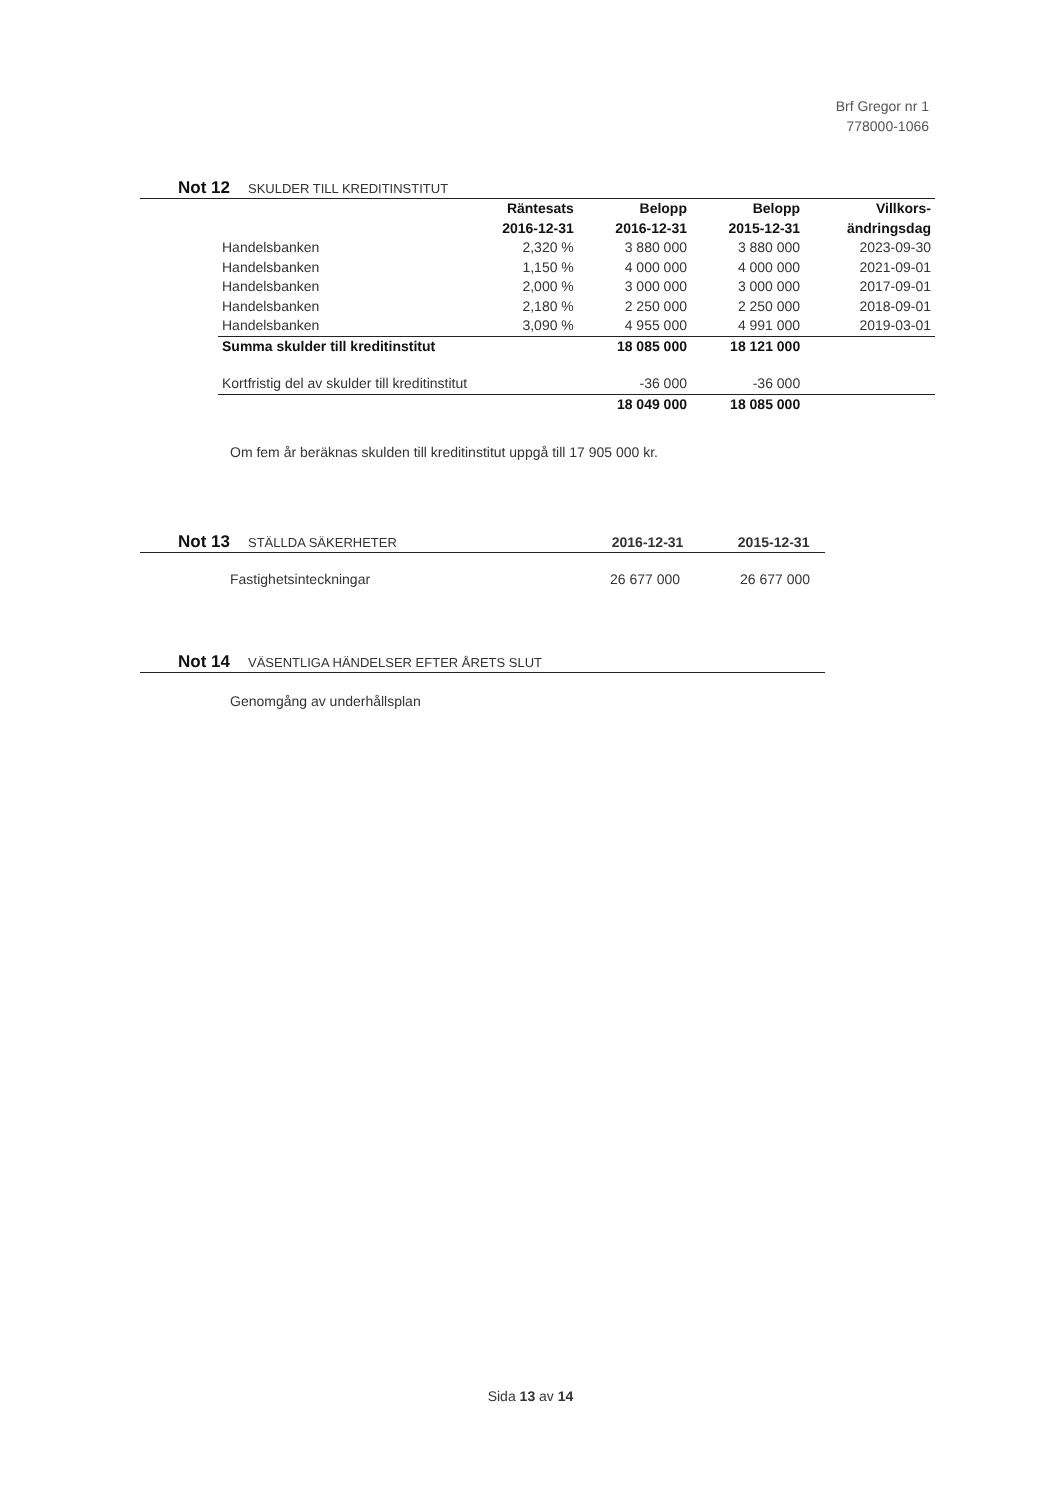Brf Gregor nr 1
778000-1066
Not 12 SKULDER TILL KREDITINSTITUT
| | Räntesats 2016-12-31 | Belopp 2016-12-31 | Belopp 2015-12-31 | Villkors- ändringsdag |
| --- | --- | --- | --- | --- |
| Handelsbanken | 2,320 % | 3 880 000 | 3 880 000 | 2023-09-30 |
| Handelsbanken | 1,150 % | 4 000 000 | 4 000 000 | 2021-09-01 |
| Handelsbanken | 2,000 % | 3 000 000 | 3 000 000 | 2017-09-01 |
| Handelsbanken | 2,180 % | 2 250 000 | 2 250 000 | 2018-09-01 |
| Handelsbanken | 3,090 % | 4 955 000 | 4 991 000 | 2019-03-01 |
| Summa skulder till kreditinstitut | | 18 085 000 | 18 121 000 | |
| Kortfristig del av skulder till kreditinstitut | | -36 000 | -36 000 | |
| | | 18 049 000 | 18 085 000 | |
Om fem år beräknas skulden till kreditinstitut uppgå till 17 905 000 kr.
Not 13 STÄLLDA SÄKERHETER 2016-12-31 2015-12-31
Fastighetsinteckningar 26 677 000 26 677 000
Not 14 VÄSENTLIGA HÄNDELSER EFTER ÅRETS SLUT
Genomgång av underhållsplan
Sida 13 av 14